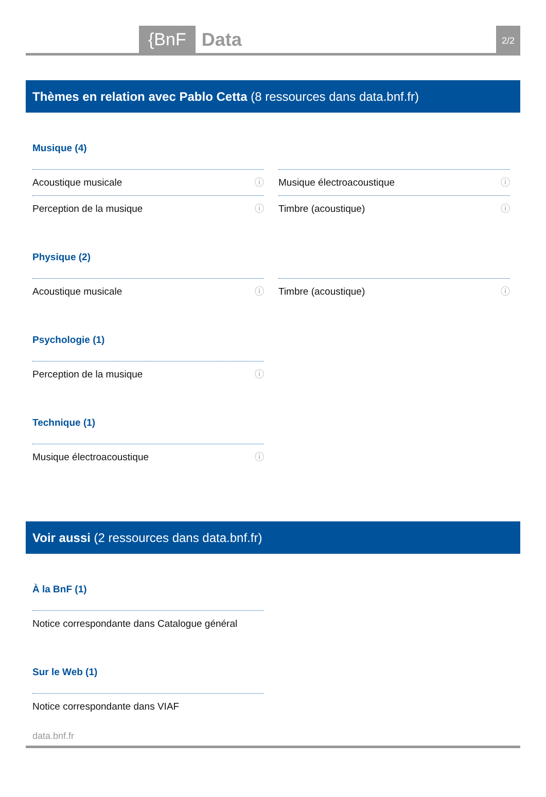{BnF Data 2/2
Thèmes en relation avec Pablo Cetta (8 ressources dans data.bnf.fr)
Musique (4)
Acoustique musicale ⓘ
Musique électroacoustique ⓘ
Perception de la musique ⓘ
Timbre (acoustique) ⓘ
Physique (2)
Acoustique musicale ⓘ
Timbre (acoustique) ⓘ
Psychologie (1)
Perception de la musique ⓘ
Technique (1)
Musique électroacoustique ⓘ
Voir aussi (2 ressources dans data.bnf.fr)
À la BnF (1)
Notice correspondante dans Catalogue général
Sur le Web (1)
Notice correspondante dans VIAF
data.bnf.fr